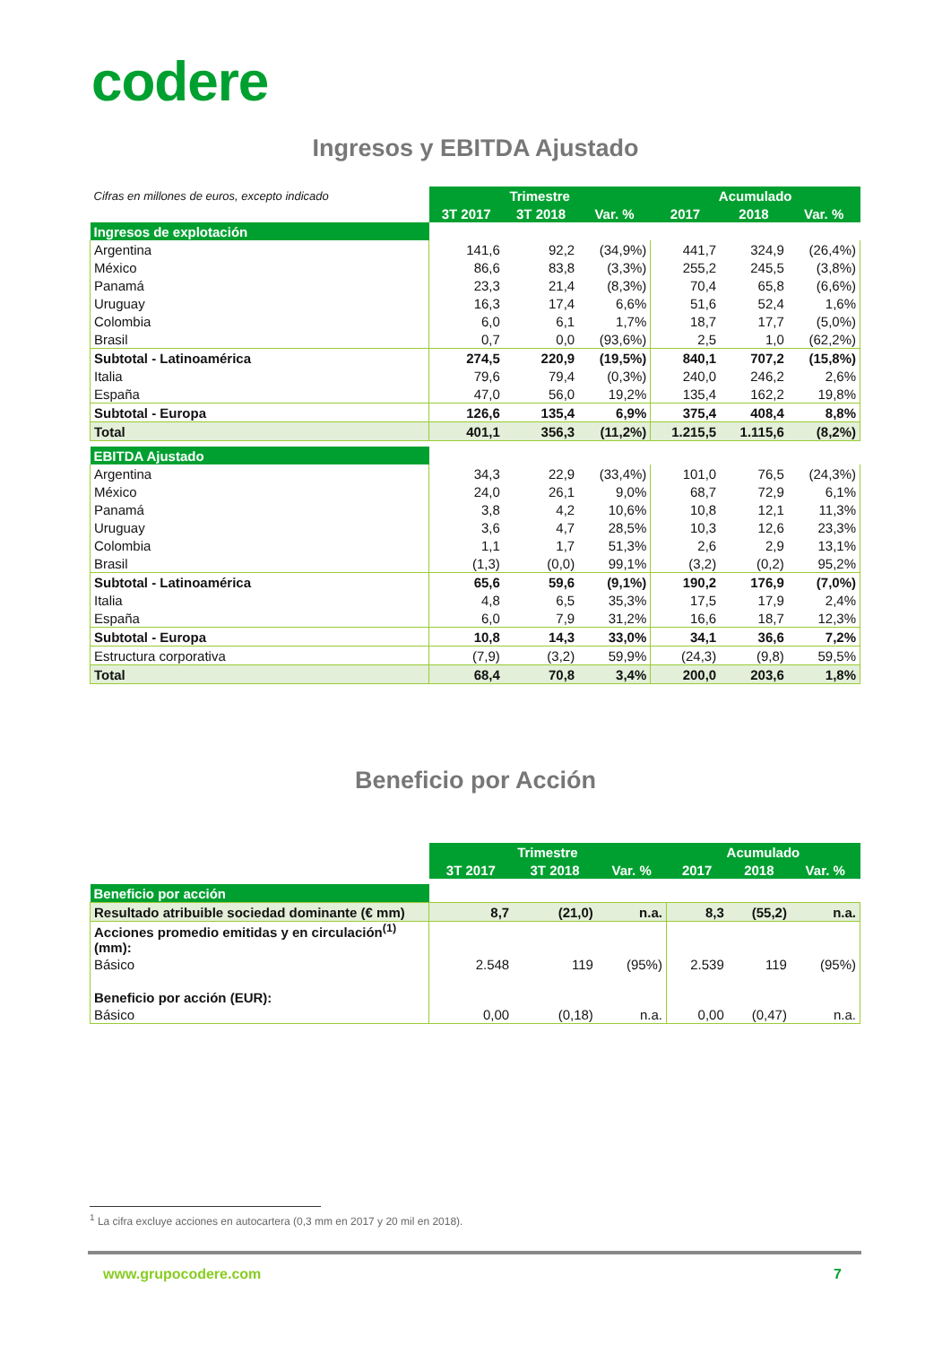codere
Ingresos y EBITDA Ajustado
| Cifras en millones de euros, excepto indicado | Trimestre | | | Acumulado | | |
| | 3T 2017 | 3T 2018 | Var. % | 2017 | 2018 | Var. % |
| Ingresos de explotación | | | | | | |
| Argentina | 141,6 | 92,2 | (34,9%) | 441,7 | 324,9 | (26,4%) |
| México | 86,6 | 83,8 | (3,3%) | 255,2 | 245,5 | (3,8%) |
| Panamá | 23,3 | 21,4 | (8,3%) | 70,4 | 65,8 | (6,6%) |
| Uruguay | 16,3 | 17,4 | 6,6% | 51,6 | 52,4 | 1,6% |
| Colombia | 6,0 | 6,1 | 1,7% | 18,7 | 17,7 | (5,0%) |
| Brasil | 0,7 | 0,0 | (93,6%) | 2,5 | 1,0 | (62,2%) |
| Subtotal - Latinoamérica | 274,5 | 220,9 | (19,5%) | 840,1 | 707,2 | (15,8%) |
| Italia | 79,6 | 79,4 | (0,3%) | 240,0 | 246,2 | 2,6% |
| España | 47,0 | 56,0 | 19,2% | 135,4 | 162,2 | 19,8% |
| Subtotal - Europa | 126,6 | 135,4 | 6,9% | 375,4 | 408,4 | 8,8% |
| Total | 401,1 | 356,3 | (11,2%) | 1.215,5 | 1.115,6 | (8,2%) |
| EBITDA Ajustado | | | | | | |
| Argentina | 34,3 | 22,9 | (33,4%) | 101,0 | 76,5 | (24,3%) |
| México | 24,0 | 26,1 | 9,0% | 68,7 | 72,9 | 6,1% |
| Panamá | 3,8 | 4,2 | 10,6% | 10,8 | 12,1 | 11,3% |
| Uruguay | 3,6 | 4,7 | 28,5% | 10,3 | 12,6 | 23,3% |
| Colombia | 1,1 | 1,7 | 51,3% | 2,6 | 2,9 | 13,1% |
| Brasil | (1,3) | (0,0) | 99,1% | (3,2) | (0,2) | 95,2% |
| Subtotal - Latinoamérica | 65,6 | 59,6 | (9,1%) | 190,2 | 176,9 | (7,0%) |
| Italia | 4,8 | 6,5 | 35,3% | 17,5 | 17,9 | 2,4% |
| España | 6,0 | 7,9 | 31,2% | 16,6 | 18,7 | 12,3% |
| Subtotal - Europa | 10,8 | 14,3 | 33,0% | 34,1 | 36,6 | 7,2% |
| Estructura corporativa | (7,9) | (3,2) | 59,9% | (24,3) | (9,8) | 59,5% |
| Total | 68,4 | 70,8 | 3,4% | 200,0 | 203,6 | 1,8% |
Beneficio por Acción
| | Trimestre | | | Acumulado | | |
| | 3T 2017 | 3T 2018 | Var. % | 2017 | 2018 | Var. % |
| Beneficio por acción | | | | | | |
| Resultado atribuible sociedad dominante (€ mm) | 8,7 | (21,0) | n.a. | 8,3 | (55,2) | n.a. |
| Acciones promedio emitidas y en circulación<sup>(1)</sup> (mm): | | | | | | |
| Básico | 2.548 | 119 | (95%) | 2.539 | 119 | (95%) |
| Beneficio por acción (EUR): | | | | | | |
| Básico | 0,00 | (0,18) | n.a. | 0,00 | (0,47) | n.a. |
<sup>1</sup> La cifra excluye acciones en autocartera (0,3 mm en 2017 y 20 mil en 2018).
www.grupocodere.com 7